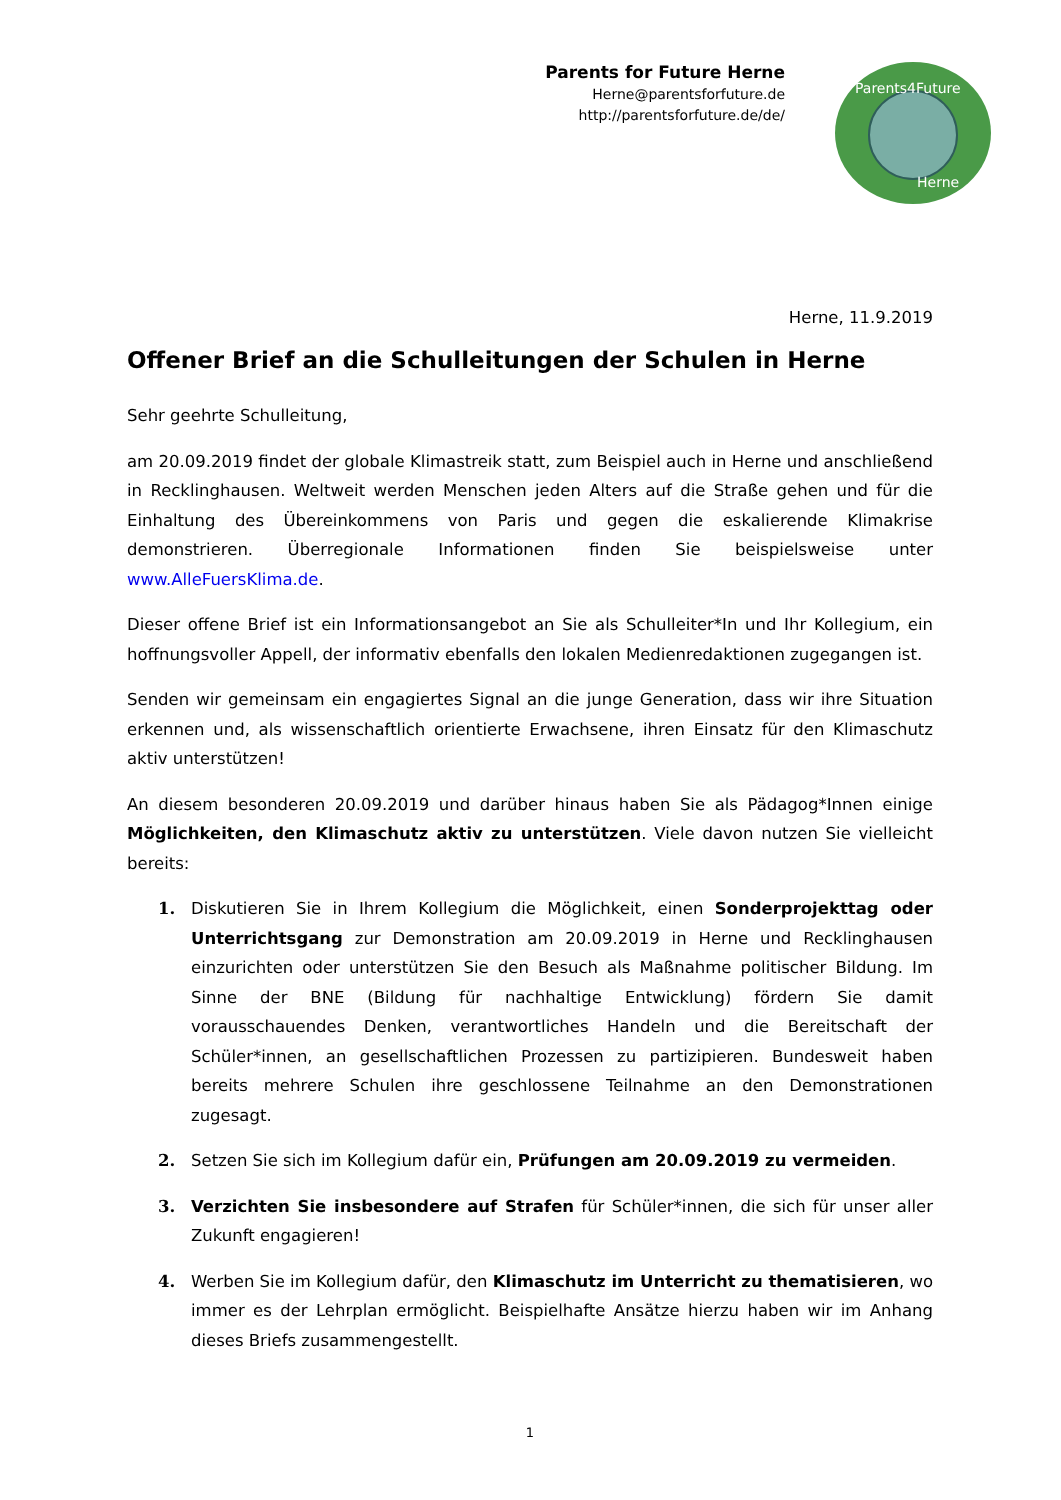Parents for Future Herne
Herne@parentsforfuture.de
http://parentsforfuture.de/de/
Parents4Future
Herne
Herne, 11.9.2019
Offener Brief an die Schulleitungen der Schulen in Herne
Sehr geehrte Schulleitung,
am 20.09.2019 findet der globale Klimastreik statt, zum Beispiel auch in Herne und anschließend in Recklinghausen. Weltweit werden Menschen jeden Alters auf die Straße gehen und für die Einhaltung des Übereinkommens von Paris und gegen die eskalierende Klimakrise demonstrieren. Überregionale Informationen finden Sie beispielsweise unter www.AlleFuersKlima.de.
Dieser offene Brief ist ein Informationsangebot an Sie als Schulleiter*In und Ihr Kollegium, ein hoffnungsvoller Appell, der informativ ebenfalls den lokalen Medienredaktionen zugegangen ist.
Senden wir gemeinsam ein engagiertes Signal an die junge Generation, dass wir ihre Situation erkennen und, als wissenschaftlich orientierte Erwachsene, ihren Einsatz für den Klimaschutz aktiv unterstützen!
An diesem besonderen 20.09.2019 und darüber hinaus haben Sie als Pädagog*Innen einige Möglichkeiten, den Klimaschutz aktiv zu unterstützen. Viele davon nutzen Sie vielleicht bereits:
1. Diskutieren Sie in Ihrem Kollegium die Möglichkeit, einen Sonderprojekttag oder Unterrichtsgang zur Demonstration am 20.09.2019 in Herne und Recklinghausen einzurichten oder unterstützen Sie den Besuch als Maßnahme politischer Bildung. Im Sinne der BNE (Bildung für nachhaltige Entwicklung) fördern Sie damit vorausschauendes Denken, verantwortliches Handeln und die Bereitschaft der Schüler*innen, an gesellschaftlichen Prozessen zu partizipieren. Bundesweit haben bereits mehrere Schulen ihre geschlossene Teilnahme an den Demonstrationen zugesagt.
2. Setzen Sie sich im Kollegium dafür ein, Prüfungen am 20.09.2019 zu vermeiden.
3. Verzichten Sie insbesondere auf Strafen für Schüler*innen, die sich für unser aller Zukunft engagieren!
4. Werben Sie im Kollegium dafür, den Klimaschutz im Unterricht zu thematisieren, wo immer es der Lehrplan ermöglicht. Beispielhafte Ansätze hierzu haben wir im Anhang dieses Briefs zusammengestellt.
1